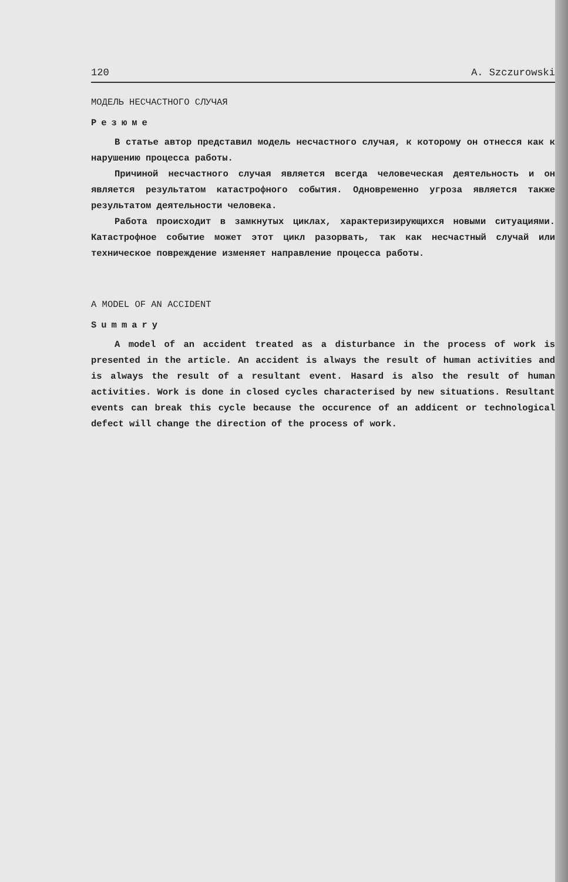120 A. Szczurowski
МОДЕЛЬ НЕСЧАСТНОГО СЛУЧАЯ
Резюме
В статье автор представил модель несчастного случая, к которому он отнесся как к нарушению процесса работы.
Причиной несчастного случая является всегда человеческая деятельность и он является результатом катастрофного события. Одновременно угроза является также результатом деятельности человека.
Работа происходит в замкнутых циклах, характеризирующихся новыми ситуациями. Катастрофное событие может этот цикл разорвать, так как несчастный случай или техническое повреждение изменяет направление процесса работы.
A MODEL OF AN ACCIDENT
Summary
A model of an accident treated as a disturbance in the process of work is presented in the article. An accident is always the result of human activities and is always the result of a resultant event. Hasard is also the result of human activities. Work is done in closed cycles characterised by new situations. Resultant events can break this cycle because the occurence of an addicent or technological defect will change the direction of the process of work.